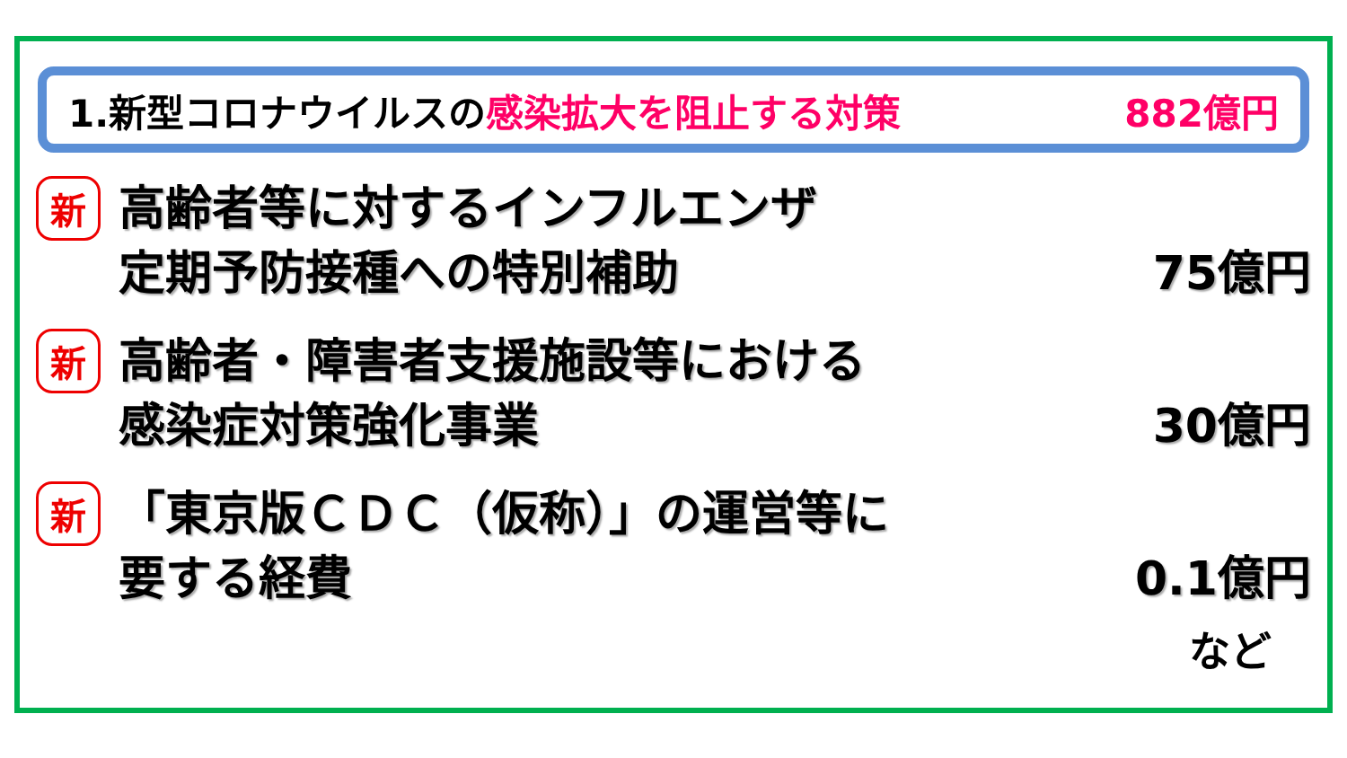1.新型コロナウイルスの感染拡大を阻止する対策 882億円
新
高齢者等に対するインフルエンザ
定期予防接種への特別補助 75億円
新
高齢者・障害者支援施設等における
感染症対策強化事業 30億円
新
「東京版ＣＤＣ（仮称）」の運営等に
要する経費 0.1億円
など